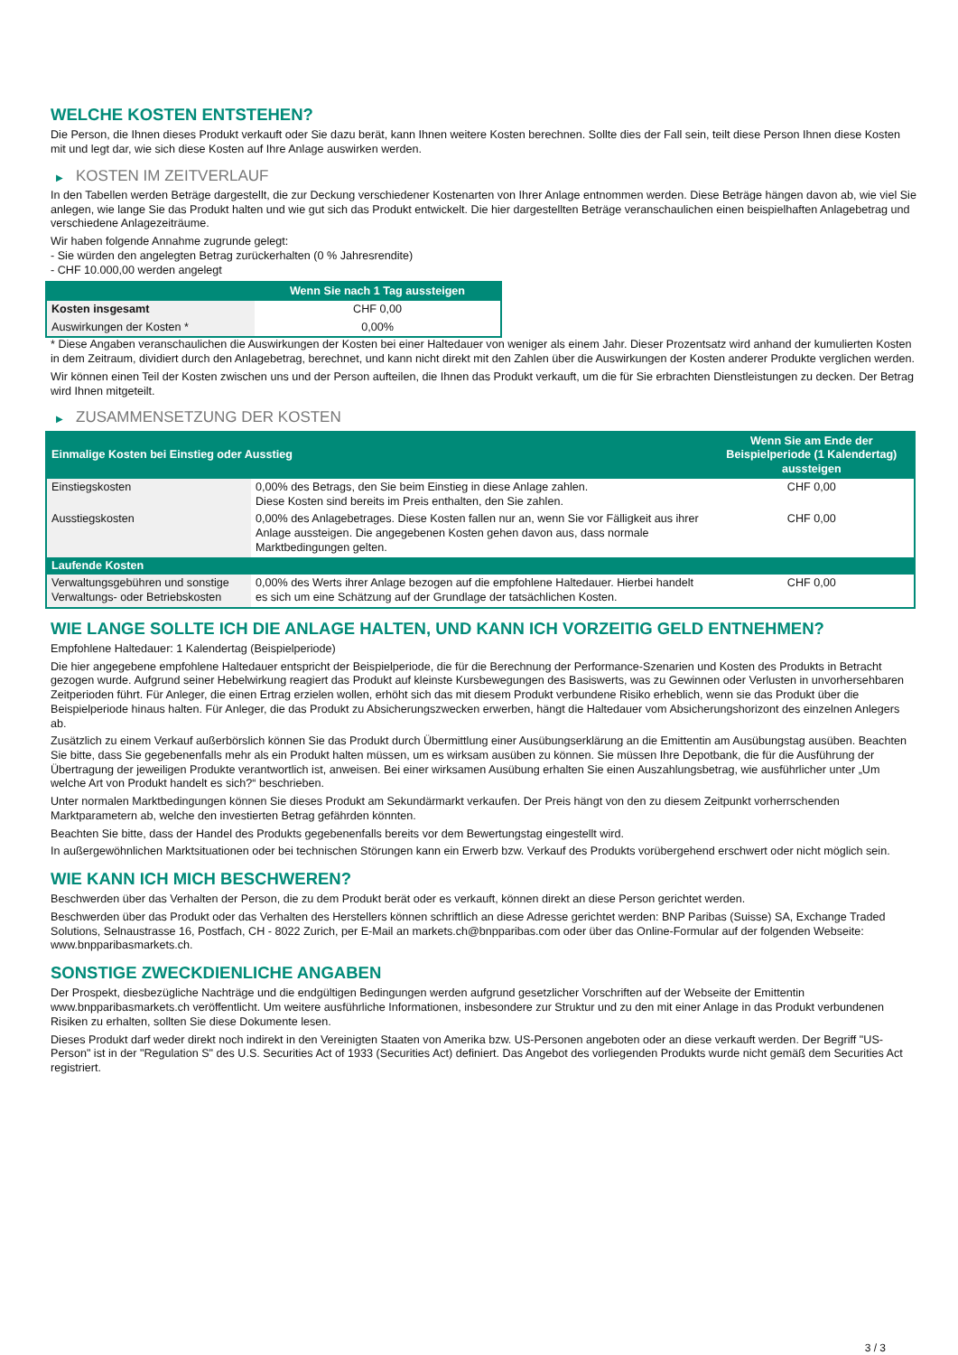WELCHE KOSTEN ENTSTEHEN?
Die Person, die Ihnen dieses Produkt verkauft oder Sie dazu berät, kann Ihnen weitere Kosten berechnen. Sollte dies der Fall sein, teilt diese Person Ihnen diese Kosten mit und legt dar, wie sich diese Kosten auf Ihre Anlage auswirken werden.
▶ KOSTEN IM ZEITVERLAUF
In den Tabellen werden Beträge dargestellt, die zur Deckung verschiedener Kostenarten von Ihrer Anlage entnommen werden. Diese Beträge hängen davon ab, wie viel Sie anlegen, wie lange Sie das Produkt halten und wie gut sich das Produkt entwickelt. Die hier dargestellten Beträge veranschaulichen einen beispielhaften Anlagebetrag und verschiedene Anlagezeiträume.
Wir haben folgende Annahme zugrunde gelegt:
- Sie würden den angelegten Betrag zurückerhalten (0 % Jahresrendite)
- CHF 10.000,00 werden angelegt
| | Wenn Sie nach 1 Tag aussteigen |
| --- | --- |
| Kosten insgesamt | CHF 0,00 |
| Auswirkungen der Kosten * | 0,00% |
* Diese Angaben veranschaulichen die Auswirkungen der Kosten bei einer Haltedauer von weniger als einem Jahr. Dieser Prozentsatz wird anhand der kumulierten Kosten in dem Zeitraum, dividiert durch den Anlagebetrag, berechnet, und kann nicht direkt mit den Zahlen über die Auswirkungen der Kosten anderer Produkte verglichen werden.
Wir können einen Teil der Kosten zwischen uns und der Person aufteilen, die Ihnen das Produkt verkauft, um die für Sie erbrachten Dienstleistungen zu decken. Der Betrag wird Ihnen mitgeteilt.
▶ ZUSAMMENSETZUNG DER KOSTEN
| Einmalige Kosten bei Einstieg oder Ausstieg | | Wenn Sie am Ende der Beispielperiode (1 Kalendertag) aussteigen |
| --- | --- | --- |
| Einstiegskosten | 0,00% des Betrags, den Sie beim Einstieg in diese Anlage zahlen. Diese Kosten sind bereits im Preis enthalten, den Sie zahlen. | CHF 0,00 |
| Ausstiegskosten | 0,00% des Anlagebetrages. Diese Kosten fallen nur an, wenn Sie vor Fälligkeit aus ihrer Anlage aussteigen. Die angegebenen Kosten gehen davon aus, dass normale Marktbedingungen gelten. | CHF 0,00 |
| Laufende Kosten | | |
| Verwaltungsgebühren und sonstige Verwaltungs- oder Betriebskosten | 0,00% des Werts ihrer Anlage bezogen auf die empfohlene Haltedauer. Hierbei handelt es sich um eine Schätzung auf der Grundlage der tatsächlichen Kosten. | CHF 0,00 |
WIE LANGE SOLLTE ICH DIE ANLAGE HALTEN, UND KANN ICH VORZEITIG GELD ENTNEHMEN?
Empfohlene Haltedauer: 1 Kalendertag (Beispielperiode)
Die hier angegebene empfohlene Haltedauer entspricht der Beispielperiode, die für die Berechnung der Performance-Szenarien und Kosten des Produkts in Betracht gezogen wurde. Aufgrund seiner Hebelwirkung reagiert das Produkt auf kleinste Kursbewegungen des Basiswerts, was zu Gewinnen oder Verlusten in unvorhersehbaren Zeitperioden führt. Für Anleger, die einen Ertrag erzielen wollen, erhöht sich das mit diesem Produkt verbundene Risiko erheblich, wenn sie das Produkt über die Beispielperiode hinaus halten. Für Anleger, die das Produkt zu Absicherungszwecken erwerben, hängt die Haltedauer vom Absicherungshorizont des einzelnen Anlegers ab.
Zusätzlich zu einem Verkauf außerbörslich können Sie das Produkt durch Übermittlung einer Ausübungserklärung an die Emittentin am Ausübungstag ausüben. Beachten Sie bitte, dass Sie gegebenenfalls mehr als ein Produkt halten müssen, um es wirksam ausüben zu können. Sie müssen Ihre Depotbank, die für die Ausführung der Übertragung der jeweiligen Produkte verantwortlich ist, anweisen. Bei einer wirksamen Ausübung erhalten Sie einen Auszahlungsbetrag, wie ausführlicher unter „Um welche Art von Produkt handelt es sich?“ beschrieben.
Unter normalen Marktbedingungen können Sie dieses Produkt am Sekundärmarkt verkaufen. Der Preis hängt von den zu diesem Zeitpunkt vorherrschenden Marktparametern ab, welche den investierten Betrag gefährden könnten.
Beachten Sie bitte, dass der Handel des Produkts gegebenenfalls bereits vor dem Bewertungstag eingestellt wird.
In außergewöhnlichen Marktsituationen oder bei technischen Störungen kann ein Erwerb bzw. Verkauf des Produkts vorübergehend erschwert oder nicht möglich sein.
WIE KANN ICH MICH BESCHWEREN?
Beschwerden über das Verhalten der Person, die zu dem Produkt berät oder es verkauft, können direkt an diese Person gerichtet werden.
Beschwerden über das Produkt oder das Verhalten des Herstellers können schriftlich an diese Adresse gerichtet werden: BNP Paribas (Suisse) SA, Exchange Traded Solutions, Selnaustrasse 16, Postfach, CH - 8022 Zurich, per E-Mail an markets.ch@bnpparibas.com oder über das Online-Formular auf der folgenden Webseite: www.bnpparibasmarkets.ch.
SONSTIGE ZWECKDIENLICHE ANGABEN
Der Prospekt, diesbezügliche Nachträge und die endgültigen Bedingungen werden aufgrund gesetzlicher Vorschriften auf der Webseite der Emittentin www.bnpparibasmarkets.ch veröffentlicht. Um weitere ausführliche Informationen, insbesondere zur Struktur und zu den mit einer Anlage in das Produkt verbundenen Risiken zu erhalten, sollten Sie diese Dokumente lesen.
Dieses Produkt darf weder direkt noch indirekt in den Vereinigten Staaten von Amerika bzw. US-Personen angeboten oder an diese verkauft werden. Der Begriff "US-Person" ist in der "Regulation S" des U.S. Securities Act of 1933 (Securities Act) definiert. Das Angebot des vorliegenden Produkts wurde nicht gemäß dem Securities Act registriert.
3 / 3